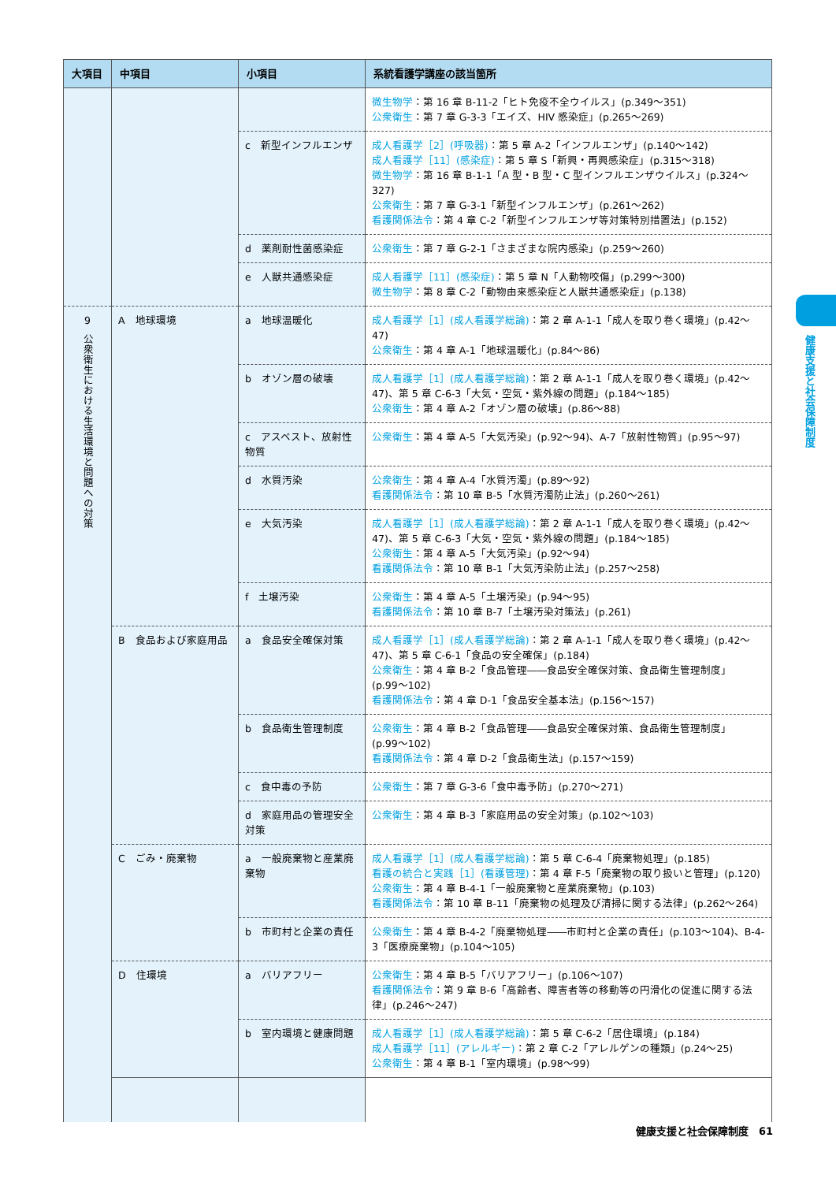健康支援と社会保障制度
| 大項目 | 中項目 | 小項目 | 系統看護学講座の該当箇所 |
| --- | --- | --- | --- |
| | | | 微生物学 ：第 16 章 B-11-2「ヒト免疫不全ウイルス」(p.349〜351) 公衆衛生 ：第 7 章 G-3-3「エイズ、HIV 感染症」(p.265〜269) |
| | | c 新型インフルエンザ | 成人看護学［2］(呼吸器) ：第 5 章 A-2「インフルエンザ」(p.140〜142) 成人看護学［11］(感染症) ：第 5 章 S「新興・再興感染症」(p.315〜318) 微生物学 ：第 16 章 B-1-1「A 型・B 型・C 型インフルエンザウイルス」(p.324〜327) 公衆衛生 ：第 7 章 G-3-1「新型インフルエンザ」(p.261〜262) 看護関係法令 ：第 4 章 C-2「新型インフルエンザ等対策特別措置法」(p.152) |
| | | d 薬剤耐性菌感染症 | 公衆衛生 ：第 7 章 G-2-1「さまざまな院内感染」(p.259〜260) |
| | | e 人獣共通感染症 | 成人看護学［11］(感染症) ：第 5 章 N「人動物咬傷」(p.299〜300) 微生物学 ：第 8 章 C-2「動物由来感染症と人獣共通感染症」(p.138) |
| 9 公衆衛生における生活環境と問題への対策 | A 地球環境 | a 地球温暖化 | 成人看護学［1］(成人看護学総論) ：第 2 章 A-1-1「成人を取り巻く環境」(p.42〜47) 公衆衛生 ：第 4 章 A-1「地球温暖化」(p.84〜86) |
| | | b オゾン層の破壊 | 成人看護学［1］(成人看護学総論) ：第 2 章 A-1-1「成人を取り巻く環境」(p.42〜47)、第 5 章 C-6-3「大気・空気・紫外線の問題」(p.184〜185) 公衆衛生 ：第 4 章 A-2「オゾン層の破壊」(p.86〜88) |
| | | c アスベスト、放射性物質 | 公衆衛生 ：第 4 章 A-5「大気汚染」(p.92〜94)、A-7「放射性物質」(p.95〜97) |
| | | d 水質汚染 | 公衆衛生 ：第 4 章 A-4「水質汚濁」(p.89〜92) 看護関係法令 ：第 10 章 B-5「水質汚濁防止法」(p.260〜261) |
| | | e 大気汚染 | 成人看護学［1］(成人看護学総論) ：第 2 章 A-1-1「成人を取り巻く環境」(p.42〜47)、第 5 章 C-6-3「大気・空気・紫外線の問題」(p.184〜185) 公衆衛生 ：第 4 章 A-5「大気汚染」(p.92〜94) 看護関係法令 ：第 10 章 B-1「大気汚染防止法」(p.257〜258) |
| | | f 土壌汚染 | 公衆衛生 ：第 4 章 A-5「土壌汚染」(p.94〜95) 看護関係法令 ：第 10 章 B-7「土壌汚染対策法」(p.261) |
| | B 食品および家庭用品 | a 食品安全確保対策 | 成人看護学［1］(成人看護学総論) ：第 2 章 A-1-1「成人を取り巻く環境」(p.42〜47)、第 5 章 C-6-1「食品の安全確保」(p.184) 公衆衛生 ：第 4 章 B-2「食品管理――食品安全確保対策、食品衛生管理制度」(p.99〜102) 看護関係法令 ：第 4 章 D-1「食品安全基本法」(p.156〜157) |
| | | b 食品衛生管理制度 | 公衆衛生 ：第 4 章 B-2「食品管理――食品安全確保対策、食品衛生管理制度」(p.99〜102) 看護関係法令 ：第 4 章 D-2「食品衛生法」(p.157〜159) |
| | | c 食中毒の予防 | 公衆衛生 ：第 7 章 G-3-6「食中毒予防」(p.270〜271) |
| | | d 家庭用品の管理安全対策 | 公衆衛生 ：第 4 章 B-3「家庭用品の安全対策」(p.102〜103) |
| | C ごみ・廃棄物 | a 一般廃棄物と産業廃棄物 | 成人看護学［1］(成人看護学総論) ：第 5 章 C-6-4「廃棄物処理」(p.185) 看護の統合と実践［1］(看護管理) ：第 4 章 F-5「廃棄物の取り扱いと管理」(p.120) 公衆衛生 ：第 4 章 B-4-1「一般廃棄物と産業廃棄物」(p.103) 看護関係法令 ：第 10 章 B-11「廃棄物の処理及び清掃に関する法律」(p.262〜264) |
| | | b 市町村と企業の責任 | 公衆衛生 ：第 4 章 B-4-2「廃棄物処理――市町村と企業の責任」(p.103〜104)、B-4-3「医療廃棄物」(p.104〜105) |
| | D 住環境 | a バリアフリー | 公衆衛生 ：第 4 章 B-5「バリアフリー」(p.106〜107) 看護関係法令 ：第 9 章 B-6「高齢者、障害者等の移動等の円滑化の促進に関する法律」(p.246〜247) |
| | | b 室内環境と健康問題 | 成人看護学［1］(成人看護学総論) ：第 5 章 C-6-2「居住環境」(p.184) 成人看護学［11］(アレルギー) ：第 2 章 C-2「アレルゲンの種類」(p.24〜25) 公衆衛生 ：第 4 章 B-1「室内環境」(p.98〜99) |
健康支援と社会保障制度　61